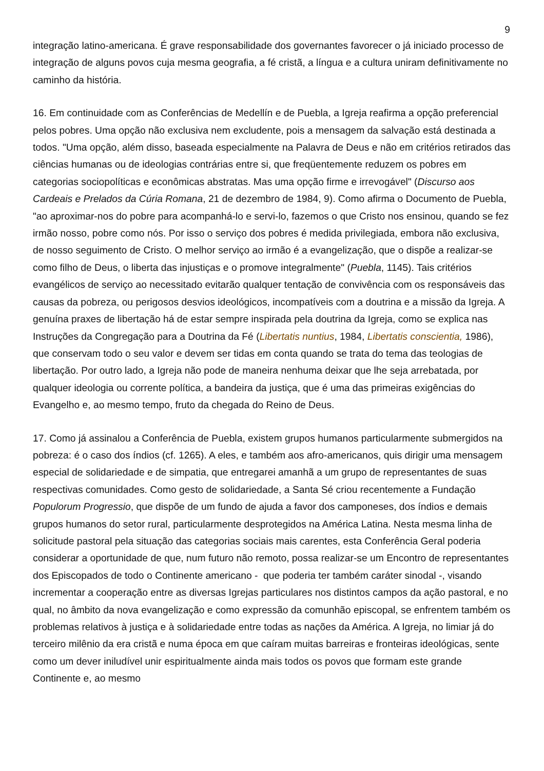9
integração latino-americana. É grave responsabilidade dos governantes favorecer o já iniciado processo de integração de alguns povos cuja mesma geografia, a fé cristã, a língua e a cultura uniram definitivamente no caminho da história.
16. Em continuidade com as Conferências de Medellín e de Puebla, a Igreja reafirma a opção preferencial pelos pobres. Uma opção não exclusiva nem excludente, pois a mensagem da salvação está destinada a todos. "Uma opção, além disso, baseada especialmente na Palavra de Deus e não em critérios retirados das ciências humanas ou de ideologias contrárias entre si, que freqüentemente reduzem os pobres em categorias sociopolíticas e econômicas abstratas. Mas uma opção firme e irrevogável" (Discurso aos Cardeais e Prelados da Cúria Romana, 21 de dezembro de 1984, 9). Como afirma o Documento de Puebla, "ao aproximar-nos do pobre para acompanhá-lo e servi-lo, fazemos o que Cristo nos ensinou, quando se fez irmão nosso, pobre como nós. Por isso o serviço dos pobres é medida privilegiada, embora não exclusiva, de nosso seguimento de Cristo. O melhor serviço ao irmão é a evangelização, que o dispõe a realizar-se como filho de Deus, o liberta das injustiças e o promove integralmente" (Puebla, 1145). Tais critérios evangélicos de serviço ao necessitado evitarão qualquer tentação de convivência com os responsáveis das causas da pobreza, ou perigosos desvios ideológicos, incompatíveis com a doutrina e a missão da Igreja. A genuína praxes de libertação há de estar sempre inspirada pela doutrina da Igreja, como se explica nas Instruções da Congregação para a Doutrina da Fé (Libertatis nuntius, 1984, Libertatis conscientia, 1986), que conservam todo o seu valor e devem ser tidas em conta quando se trata do tema das teologias de libertação. Por outro lado, a Igreja não pode de maneira nenhuma deixar que lhe seja arrebatada, por qualquer ideologia ou corrente política, a bandeira da justiça, que é uma das primeiras exigências do Evangelho e, ao mesmo tempo, fruto da chegada do Reino de Deus.
17. Como já assinalou a Conferência de Puebla, existem grupos humanos particularmente submergidos na pobreza: é o caso dos índios (cf. 1265). A eles, e também aos afro-americanos, quis dirigir uma mensagem especial de solidariedade e de simpatia, que entregarei amanhã a um grupo de representantes de suas respectivas comunidades. Como gesto de solidariedade, a Santa Sé criou recentemente a Fundação Populorum Progressio, que dispõe de um fundo de ajuda a favor dos camponeses, dos índios e demais grupos humanos do setor rural, particularmente desprotegidos na América Latina. Nesta mesma linha de solicitude pastoral pela situação das categorias sociais mais carentes, esta Conferência Geral poderia considerar a oportunidade de que, num futuro não remoto, possa realizar-se um Encontro de representantes dos Episcopados de todo o Continente americano - que poderia ter também caráter sinodal -, visando incrementar a cooperação entre as diversas Igrejas particulares nos distintos campos da ação pastoral, e no qual, no âmbito da nova evangelização e como expressão da comunhão episcopal, se enfrentem também os problemas relativos à justiça e à solidariedade entre todas as nações da América. A Igreja, no limiar já do terceiro milênio da era cristã e numa época em que caíram muitas barreiras e fronteiras ideológicas, sente como um dever iniludível unir espiritualmente ainda mais todos os povos que formam este grande Continente e, ao mesmo